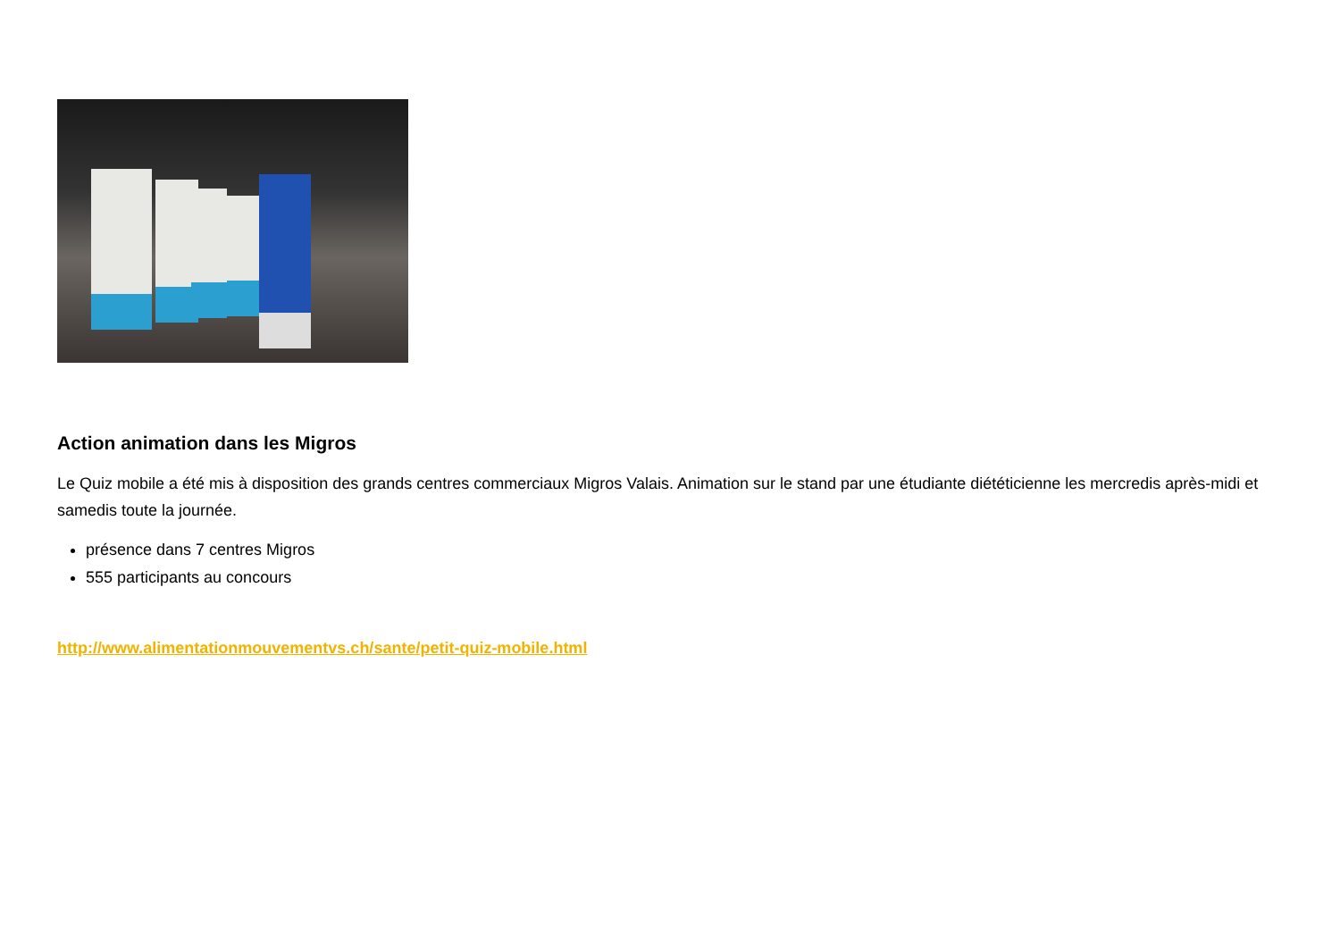Action animation dans les Migros
Le Quiz mobile a été mis à disposition des grands centres commerciaux Migros Valais. Animation sur le stand par une étudiante diététicienne les mercredis après-midi et samedis toute la journée.
présence dans 7 centres Migros
555 participants au concours
http://www.alimentationmouvementvs.ch/sante/petit-quiz-mobile.html